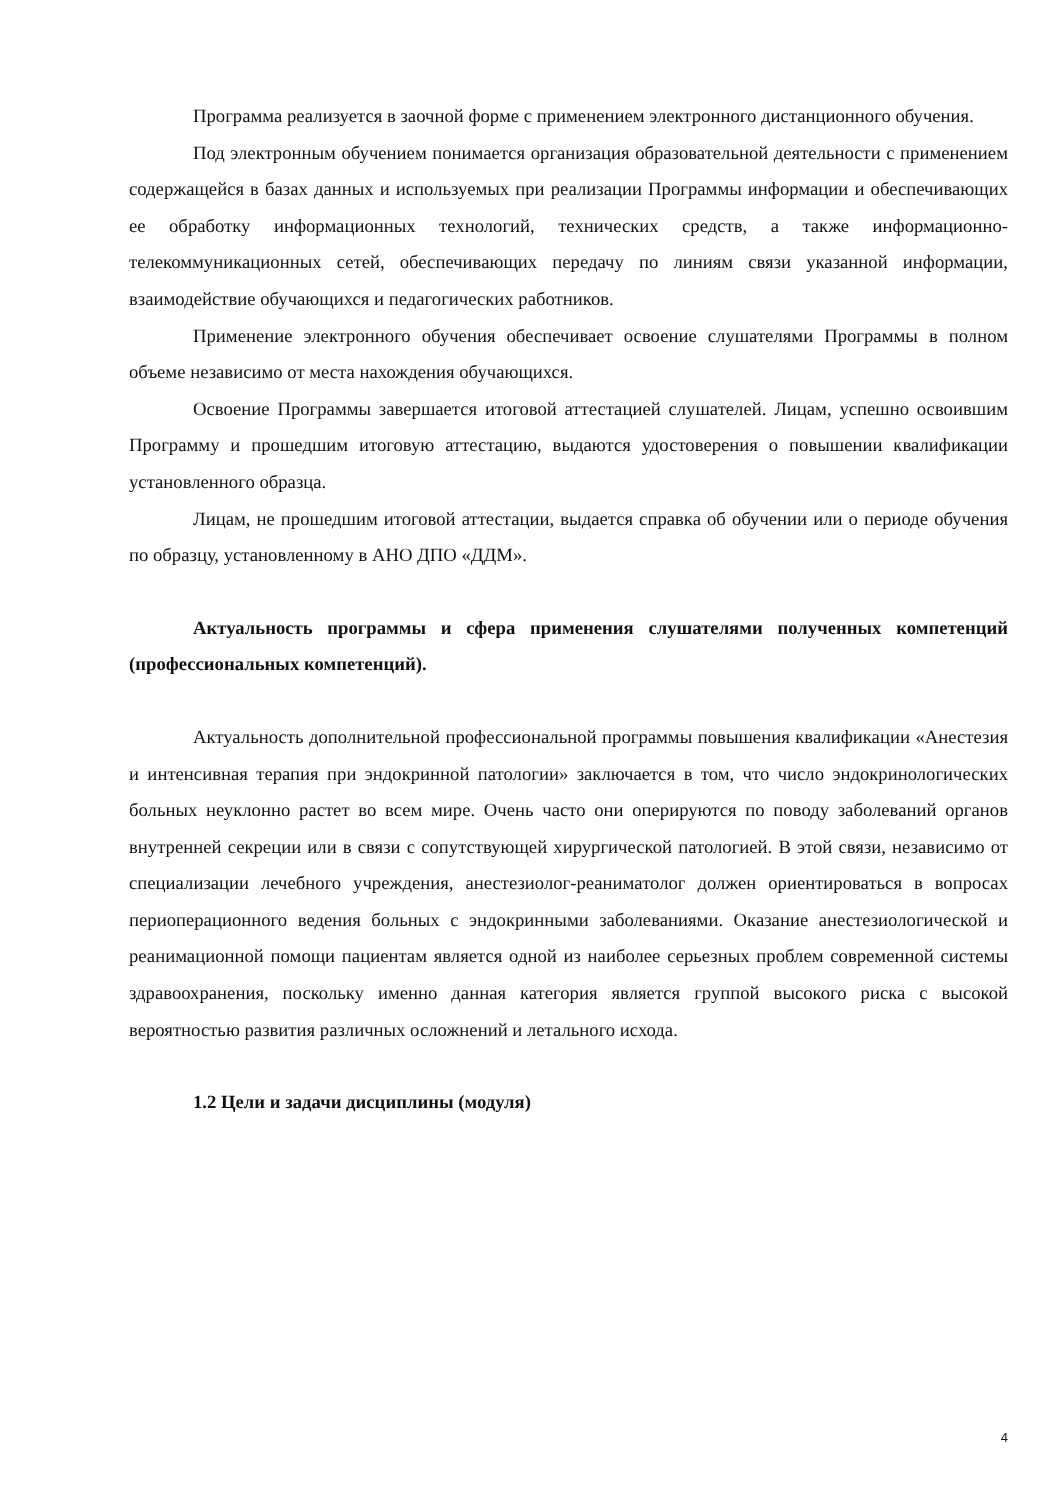Программа реализуется в заочной форме с применением электронного дистанционного обучения.
Под электронным обучением понимается организация образовательной деятельности с применением содержащейся в базах данных и используемых при реализации Программы информации и обеспечивающих ее обработку информационных технологий, технических средств, а также информационно-телекоммуникационных сетей, обеспечивающих передачу по линиям связи указанной информации, взаимодействие обучающихся и педагогических работников.
Применение электронного обучения обеспечивает освоение слушателями Программы в полном объеме независимо от места нахождения обучающихся.
Освоение Программы завершается итоговой аттестацией слушателей. Лицам, успешно освоившим Программу и прошедшим итоговую аттестацию, выдаются удостоверения о повышении квалификации установленного образца.
Лицам, не прошедшим итоговой аттестации, выдается справка об обучении или о периоде обучения по образцу, установленному в АНО ДПО «ДДМ».
Актуальность программы и сфера применения слушателями полученных компетенций (профессиональных компетенций).
Актуальность дополнительной профессиональной программы повышения квалификации «Анестезия и интенсивная терапия при эндокринной патологии» заключается в том, что число эндокринологических больных неуклонно растет во всем мире. Очень часто они оперируются по поводу заболеваний органов внутренней секреции или в связи с сопутствующей хирургической патологией. В этой связи, независимо от специализации лечебного учреждения, анестезиолог-реаниматолог должен ориентироваться в вопросах периоперационного ведения больных с эндокринными заболеваниями. Оказание анестезиологической и реанимационной помощи пациентам является одной из наиболее серьезных проблем современной системы здравоохранения, поскольку именно данная категория является группой высокого риска с высокой вероятностью развития различных осложнений и летального исхода.
1.2 Цели и задачи дисциплины (модуля)
4